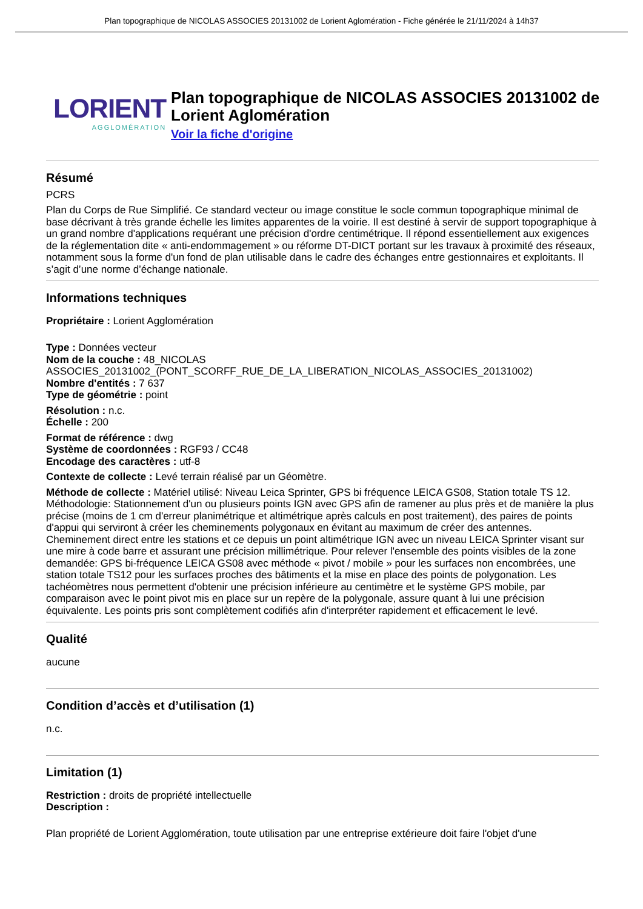Plan topographique de NICOLAS ASSOCIES 20131002 de Lorient Aglomération - Fiche générée le 21/11/2024 à 14h37
LORIENT
AGGLOMÉRATION
Plan topographique de NICOLAS ASSOCIES 20131002 de Lorient Aglomération
Voir la fiche d'origine
Résumé
PCRS
Plan du Corps de Rue Simplifié. Ce standard vecteur ou image constitue le socle commun topographique minimal de base décrivant à très grande échelle les limites apparentes de la voirie. Il est destiné à servir de support topographique à un grand nombre d'applications requérant une précision d'ordre centimétrique. Il répond essentiellement aux exigences de la réglementation dite « anti-endommagement » ou réforme DT-DICT portant sur les travaux à proximité des réseaux, notamment sous la forme d'un fond de plan utilisable dans le cadre des échanges entre gestionnaires et exploitants. Il s’agit d’une norme d’échange nationale.
Informations techniques
Propriétaire : Lorient Agglomération
Type : Données vecteur
Nom de la couche : 48_NICOLAS ASSOCIES_20131002_(PONT_SCORFF_RUE_DE_LA_LIBERATION_NICOLAS_ASSOCIES_20131002)
Nombre d'entités : 7 637
Type de géométrie : point
Résolution : n.c.
Échelle : 200
Format de référence : dwg
Système de coordonnées : RGF93 / CC48
Encodage des caractères : utf-8
Contexte de collecte : Levé terrain réalisé par un Géomètre.
Méthode de collecte : Matériel utilisé: Niveau Leica Sprinter, GPS bi fréquence LEICA GS08, Station totale TS 12. Méthodologie: Stationnement d'un ou plusieurs points IGN avec GPS afin de ramener au plus près et de manière la plus précise (moins de 1 cm d'erreur planimétrique et altimétrique après calculs en post traitement), des paires de points d'appui qui serviront à créer les cheminements polygonaux en évitant au maximum de créer des antennes. Cheminement direct entre les stations et ce depuis un point altimétrique IGN avec un niveau LEICA Sprinter visant sur une mire à code barre et assurant une précision millimétrique. Pour relever l'ensemble des points visibles de la zone demandée: GPS bi-fréquence LEICA GS08 avec méthode « pivot / mobile » pour les surfaces non encombrées, une station totale TS12 pour les surfaces proches des bâtiments et la mise en place des points de polygonation. Les tachéomètres nous permettent d'obtenir une précision inférieure au centimètre et le système GPS mobile, par comparaison avec le point pivot mis en place sur un repère de la polygonale, assure quant à lui une précision équivalente. Les points pris sont complètement codifiés afin d'interpréter rapidement et efficacement le levé.
Qualité
aucune
Condition d’accès et d’utilisation (1)
n.c.
Limitation (1)
Restriction : droits de propriété intellectuelle
Description :
Plan propriété de Lorient Agglomération, toute utilisation par une entreprise extérieure doit faire l'objet d'une